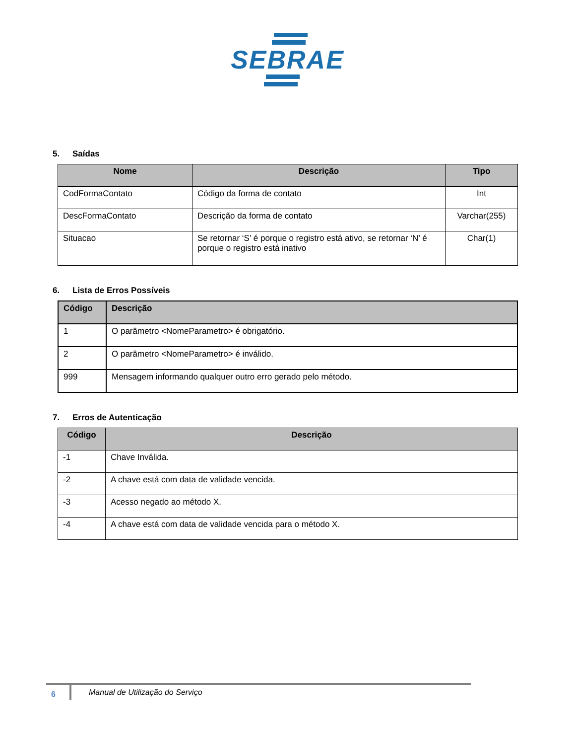SEBRAE
5. Saídas
| Nome | Descrição | Tipo |
| --- | --- | --- |
| CodFormaContato | Código da forma de contato | Int |
| DescFormaContato | Descrição da forma de contato | Varchar(255) |
| Situacao | Se retornar ‘S’ é porque o registro está ativo, se retornar ‘N’ é porque o registro está inativo | Char(1) |
6. Lista de Erros Possíveis
| Código | Descrição |
| --- | --- |
| 1 | O parâmetro <NomeParametro> é obrigatório. |
| 2 | O parâmetro <NomeParametro> é inválido. |
| 999 | Mensagem informando qualquer outro erro gerado pelo método. |
7. Erros de Autenticação
| Código | Descrição |
| --- | --- |
| -1 | Chave Inválida. |
| -2 | A chave está com data de validade vencida. |
| -3 | Acesso negado ao método X. |
| -4 | A chave está com data de validade vencida para o método X. |
6
Manual de Utilização do Serviço